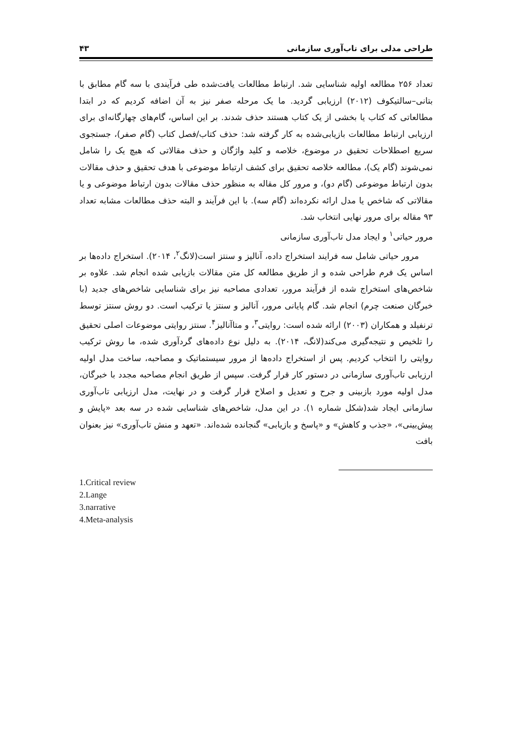طراحی مدلی برای تاب‌آوری سازمانی ۴۳
تعداد ۲۵۶ مطالعه اولیه شناسایی شد. ارتباط مطالعات یافت‌شده طی فرآیندی با سه گام مطابق با بتانی–سالتیکوف (۲۰۱۲) ارزیابی گردید. ما یک مرحله صفر نیز به آن اضافه کردیم که در ابتدا مطالعاتی که کتاب یا بخشی از یک کتاب هستند حذف شدند. بر این اساس، گام‌های چهارگانه‌ای برای ارزیابی ارتباط مطالعات بازیابی‌شده به کار گرفته شد: حذف کتاب/فصل کتاب (گام صفر)، جستجوی سریع اصطلاحات تحقیق در موضوع، خلاصه و کلید واژگان و حذف مقالاتی که هیچ یک را شامل نمی‌شوند (گام یک)، مطالعه خلاصه تحقیق برای کشف ارتباط موضوعی با هدف تحقیق و حذف مقالات بدون ارتباط موضوعی (گام دو)، و مرور کل مقاله به منظور حذف مقالات بدون ارتباط موضوعی و یا مقالاتی که شاخص یا مدل ارائه نکرده‌اند (گام سه). با این فرآیند و البته حذف مطالعات مشابه تعداد ۹۳ مقاله برای مرور نهایی انتخاب شد.
مرور حیاتی<sup>۱</sup> و ایجاد مدل تاب‌آوری سازمانی
مرور حیاتی شامل سه فرایند استخراج داده، آنالیز و سنتز است(لانگ<sup>۲</sup>، ۲۰۱۴). استخراج داده‌ها بر اساس یک فرم طراحی شده و از طریق مطالعه کل متن مقالات بازیابی شده انجام شد. علاوه بر شاخص‌های استخراج شده از فرآیند مرور، تعدادی مصاحبه نیز برای شناسایی شاخص‌های جدید (با خبرگان صنعت چرم) انجام شد. گام پایانی مرور، آنالیز و سنتز یا ترکیب است. دو روش سنتز توسط ترنفیلد و همکاران (۲۰۰۳) ارائه شده است: روایتی<sup>۳</sup>، و متاآنالیز<sup>۴</sup>. سنتز روایتی موضوعات اصلی تحقیق را تلخیص و نتیجه‌گیری می‌کند(لانگ، ۲۰۱۴). به دلیل نوع داده‌های گردآوری شده، ما روش ترکیب روایتی را انتخاب کردیم. پس از استخراج داده‌ها از مرور سیستماتیک و مصاحبه، ساخت مدل اولیه ارزیابی تاب‌آوری سازمانی در دستور کار قرار گرفت. سپس از طریق انجام مصاحبه مجدد با خبرگان، مدل اولیه مورد بازبینی و جرح و تعدیل و اصلاح قرار گرفت و در نهایت، مدل ارزیابی تاب‌آوری سازمانی ایجاد شد(شکل شماره ۱). در این مدل، شاخص‌های شناسایی شده در سه بعد «پایش و پیش‌بینی»، «جذب و کاهش» و «پاسخ و بازیابی» گنجانده شده‌اند. «تعهد و منش تاب‌آوری» نیز بعنوان بافت
1.Critical review
2.Lange
3.narrative
4.Meta-analysis